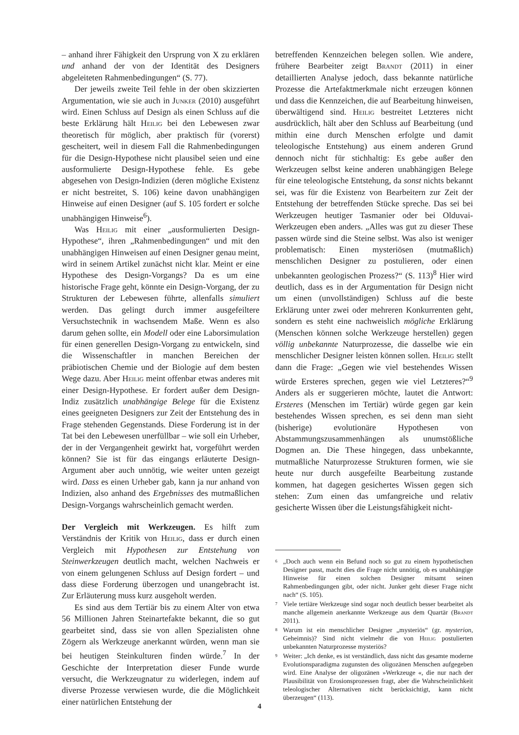– anhand ihrer Fähigkeit den Ursprung von X zu erklären und anhand der von der Identität des Designers abgeleiteten Rahmenbedingungen“ (S. 77).
Der jeweils zweite Teil fehle in der oben skizzierten Argumentation, wie sie auch in Junker (2010) ausgeführt wird. Einen Schluss auf Design als einen Schluss auf die beste Erklärung hält Heilig bei den Lebewesen zwar theoretisch für möglich, aber praktisch für (vorerst) gescheitert, weil in diesem Fall die Rahmenbedingungen für die Design-Hypothese nicht plausibel seien und eine ausformulierte Design-Hypothese fehle. Es gebe abgesehen von Design-Indizien (deren mögliche Existenz er nicht bestreitet, S. 106) keine davon unabhängigen Hinweise auf einen Designer (auf S. 105 fordert er solche unabhängigen Hinweise<sup>6</sup>).
Was Heilig mit einer „ausformulierten Design-Hypothese“, ihren „Rahmenbedingungen“ und mit den unabhängigen Hinweisen auf einen Designer genau meint, wird in seinem Artikel zunächst nicht klar. Meint er eine Hypothese des Design-Vorgangs? Da es um eine historische Frage geht, könnte ein Design-Vorgang, der zu Strukturen der Lebewesen führte, allenfalls simuliert werden. Das gelingt durch immer ausgefeiltere Versuchstechnik in wachsendem Maße. Wenn es also darum gehen sollte, ein Modell oder eine Laborsimulation für einen generellen Design-Vorgang zu entwickeln, sind die Wissenschaftler in manchen Bereichen der präbiotischen Chemie und der Biologie auf dem besten Wege dazu. Aber Heilig meint offenbar etwas anderes mit einer Design-Hypothese. Er fordert außer dem Design-Indiz zusätzlich unabhängige Belege für die Existenz eines geeigneten Designers zur Zeit der Entstehung des in Frage stehenden Gegenstands. Diese Forderung ist in der Tat bei den Lebewesen unerfüllbar – wie soll ein Urheber, der in der Vergangenheit gewirkt hat, vorgeführt werden können? Sie ist für das eingangs erläuterte Design-Argument aber auch unnötig, wie weiter unten gezeigt wird. Dass es einen Urheber gab, kann ja nur anhand von Indizien, also anhand des Ergebnisses des mutmaßlichen Design-Vorgangs wahrscheinlich gemacht werden.
Der Vergleich mit Werkzeugen.
Es hilft zum Verständnis der Kritik von Heilig, dass er durch einen Vergleich mit Hypothesen zur Entstehung von Steinwerkzeugen deutlich macht, welchen Nachweis er von einem gelungenen Schluss auf Design fordert – und dass diese Forderung überzogen und unangebracht ist. Zur Erläuterung muss kurz ausgeholt werden.
Es sind aus dem Tertiär bis zu einem Alter von etwa 56 Millionen Jahren Steinartefakte bekannt, die so gut gearbeitet sind, dass sie von allen Spezialisten ohne Zögern als Werkzeuge anerkannt würden, wenn man sie bei heutigen Steinkulturen finden würde.<sup>7</sup> In der Geschichte der Interpretation dieser Funde wurde versucht, die Werkzeugnatur zu widerlegen, indem auf diverse Prozesse verwiesen wurde, die die Möglichkeit einer natürlichen Entstehung der
betreffenden Kennzeichen belegen sollen. Wie andere, frühere Bearbeiter zeigt Brandt (2011) in einer detaillierten Analyse jedoch, dass bekannte natürliche Prozesse die Artefaktmerkmale nicht erzeugen können und dass die Kennzeichen, die auf Bearbeitung hinweisen, überwältigend sind. Heilig bestreitet Letzteres nicht ausdrücklich, hält aber den Schluss auf Bearbeitung (und mithin eine durch Menschen erfolgte und damit teleologische Entstehung) aus einem anderen Grund dennoch nicht für stichhaltig: Es gebe außer den Werkzeugen selbst keine anderen unabhängigen Belege für eine teleologische Entstehung, da sonst nichts bekannt sei, was für die Existenz von Bearbeitern zur Zeit der Entstehung der betreffenden Stücke spreche. Das sei bei Werkzeugen heutiger Tasmanier oder bei Olduvai-Werkzeugen eben anders. „Alles was gut zu dieser These passen würde sind die Steine selbst. Was also ist weniger problematisch: Einen mysteriösen (mutmaßlich) menschlichen Designer zu postulieren, oder einen unbekannten geologischen Prozess?“ (S. 113)<sup>8</sup> Hier wird deutlich, dass es in der Argumentation für Design nicht um einen (unvollständigen) Schluss auf die beste Erklärung unter zwei oder mehreren Konkurrenten geht, sondern es steht eine nachweislich mögliche Erklärung (Menschen können solche Werkzeuge herstellen) gegen völlig unbekannte Naturprozesse, die dasselbe wie ein menschlicher Designer leisten können sollen. Heilig stellt dann die Frage: „Gegen wie viel bestehendes Wissen würde Ersteres sprechen, gegen wie viel Letzteres?“<sup>9</sup> Anders als er suggerieren möchte, lautet die Antwort: Ersteres (Menschen im Tertiär) würde gegen gar kein bestehendes Wissen sprechen, es sei denn man sieht (bisherige) evolutionäre Hypothesen von Abstammungszusammenhängen als unumstößliche Dogmen an. Die These hingegen, dass unbekannte, mutmaßliche Naturprozesse Strukturen formen, wie sie heute nur durch ausgefeilte Bearbeitung zustande kommen, hat dagegen gesichertes Wissen gegen sich stehen: Zum einen das umfangreiche und relativ gesicherte Wissen über die Leistungsfähigkeit nicht-
<sup>6</sup> „Doch auch wenn ein Befund noch so gut zu einem hypothetischen Designer passt, macht dies die Frage nicht unnötig, ob es unabhängige Hinweise für einen solchen Designer mitsamt seinen Rahmenbedingungen gibt, oder nicht. Junker geht dieser Frage nicht nach“ (S. 105).
<sup>7</sup> Viele tertiäre Werkzeuge sind sogar noch deutlich besser bearbeitet als manche allgemein anerkannte Werkzeuge aus dem Quartär (Brandt 2011).
<sup>8</sup> Warum ist ein menschlicher Designer „mysteriös“ (gr. mysterion, Geheimnis)? Sind nicht vielmehr die von Heilig postulierten unbekannten Naturprozesse mysteriös?
<sup>9</sup> Weiter: „Ich denke, es ist verständlich, dass nicht das gesamte moderne Evolutionsparadigma zugunsten des oligozänen Menschen aufgegeben wird. Eine Analyse der oligozänen »Werkzeuge «, die nur nach der Plausibilität von Erosionsprozessen fragt, aber die Wahrscheinlichkeit teleologischer Alternativen nicht berücksichtigt, kann nicht überzeugen“ (113).
4